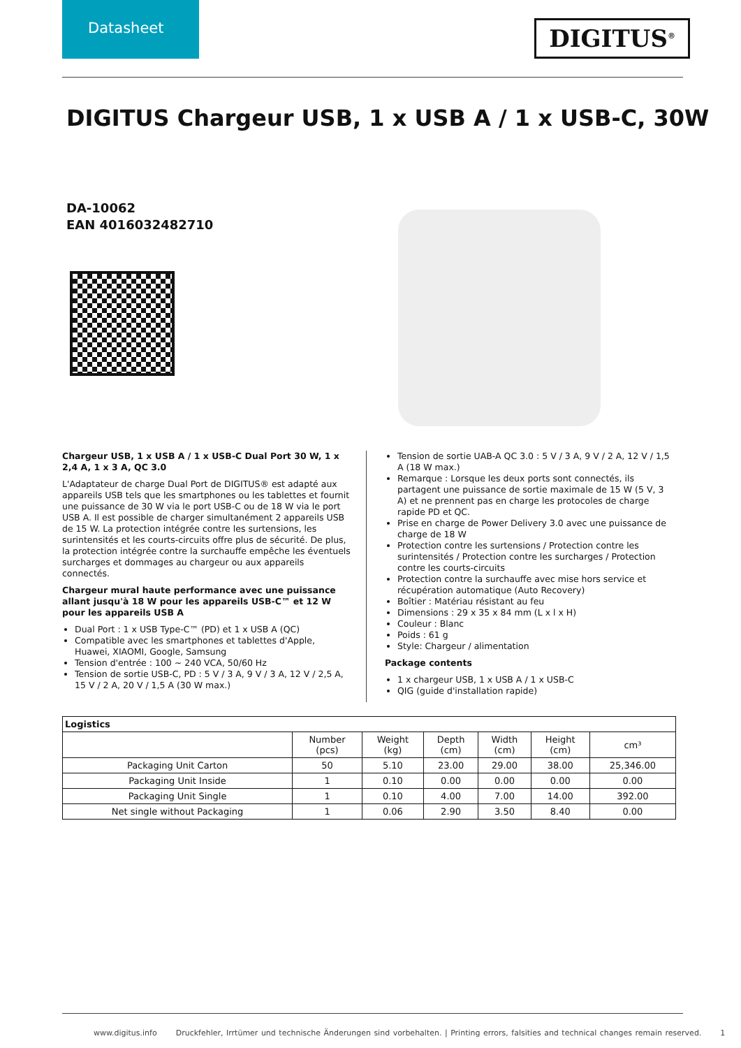Datasheet
DIGITUS<sup>®</sup>
DIGITUS Chargeur USB, 1 x USB A / 1 x USB-C, 30W
DA-10062
EAN 4016032482710
Chargeur USB, 1 x USB A / 1 x USB-C Dual Port 30 W, 1 x 2,4 A, 1 x 3 A, QC 3.0
L'Adaptateur de charge Dual Port de DIGITUS® est adapté aux appareils USB tels que les smartphones ou les tablettes et fournit une puissance de 30 W via le port USB-C ou de 18 W via le port USB A. Il est possible de charger simultanément 2 appareils USB de 15 W. La protection intégrée contre les surtensions, les surintensités et les courts-circuits offre plus de sécurité. De plus, la protection intégrée contre la surchauffe empêche les éventuels surcharges et dommages au chargeur ou aux appareils connectés.
Chargeur mural haute performance avec une puissance allant jusqu'à 18 W pour les appareils USB-C™ et 12 W pour les appareils USB A
Dual Port : 1 x USB Type-C™ (PD) et 1 x USB A (QC)
Compatible avec les smartphones et tablettes d'Apple, Huawei, XIAOMI, Google, Samsung
Tension d'entrée : 100 ~ 240 VCA, 50/60 Hz
Tension de sortie USB-C, PD : 5 V / 3 A, 9 V / 3 A, 12 V / 2,5 A, 15 V / 2 A, 20 V / 1,5 A (30 W max.)
Tension de sortie UAB-A QC 3.0 : 5 V / 3 A, 9 V / 2 A, 12 V / 1,5 A (18 W max.)
Remarque : Lorsque les deux ports sont connectés, ils partagent une puissance de sortie maximale de 15 W (5 V, 3 A) et ne prennent pas en charge les protocoles de charge rapide PD et QC.
Prise en charge de Power Delivery 3.0 avec une puissance de charge de 18 W
Protection contre les surtensions / Protection contre les surintensités / Protection contre les surcharges / Protection contre les courts-circuits
Protection contre la surchauffe avec mise hors service et récupération automatique (Auto Recovery)
Boîtier : Matériau résistant au feu
Dimensions : 29 x 35 x 84 mm (L x l x H)
Couleur : Blanc
Poids : 61 g
Style: Chargeur / alimentation
Package contents
1 x chargeur USB, 1 x USB A / 1 x USB-C
QIG (guide d'installation rapide)
| Logistics | | | | | | |
| --- | --- | --- | --- | --- | --- | --- |
| | Number (pcs) | Weight (kg) | Depth (cm) | Width (cm) | Height (cm) | cm³ |
| Packaging Unit Carton | 50 | 5.10 | 23.00 | 29.00 | 38.00 | 25,346.00 |
| Packaging Unit Inside | 1 | 0.10 | 0.00 | 0.00 | 0.00 | 0.00 |
| Packaging Unit Single | 1 | 0.10 | 4.00 | 7.00 | 14.00 | 392.00 |
| Net single without Packaging | 1 | 0.06 | 2.90 | 3.50 | 8.40 | 0.00 |
www.digitus.info Druckfehler, Irrtümer und technische Änderungen sind vorbehalten. | Printing errors, falsities and technical changes remain reserved. 1